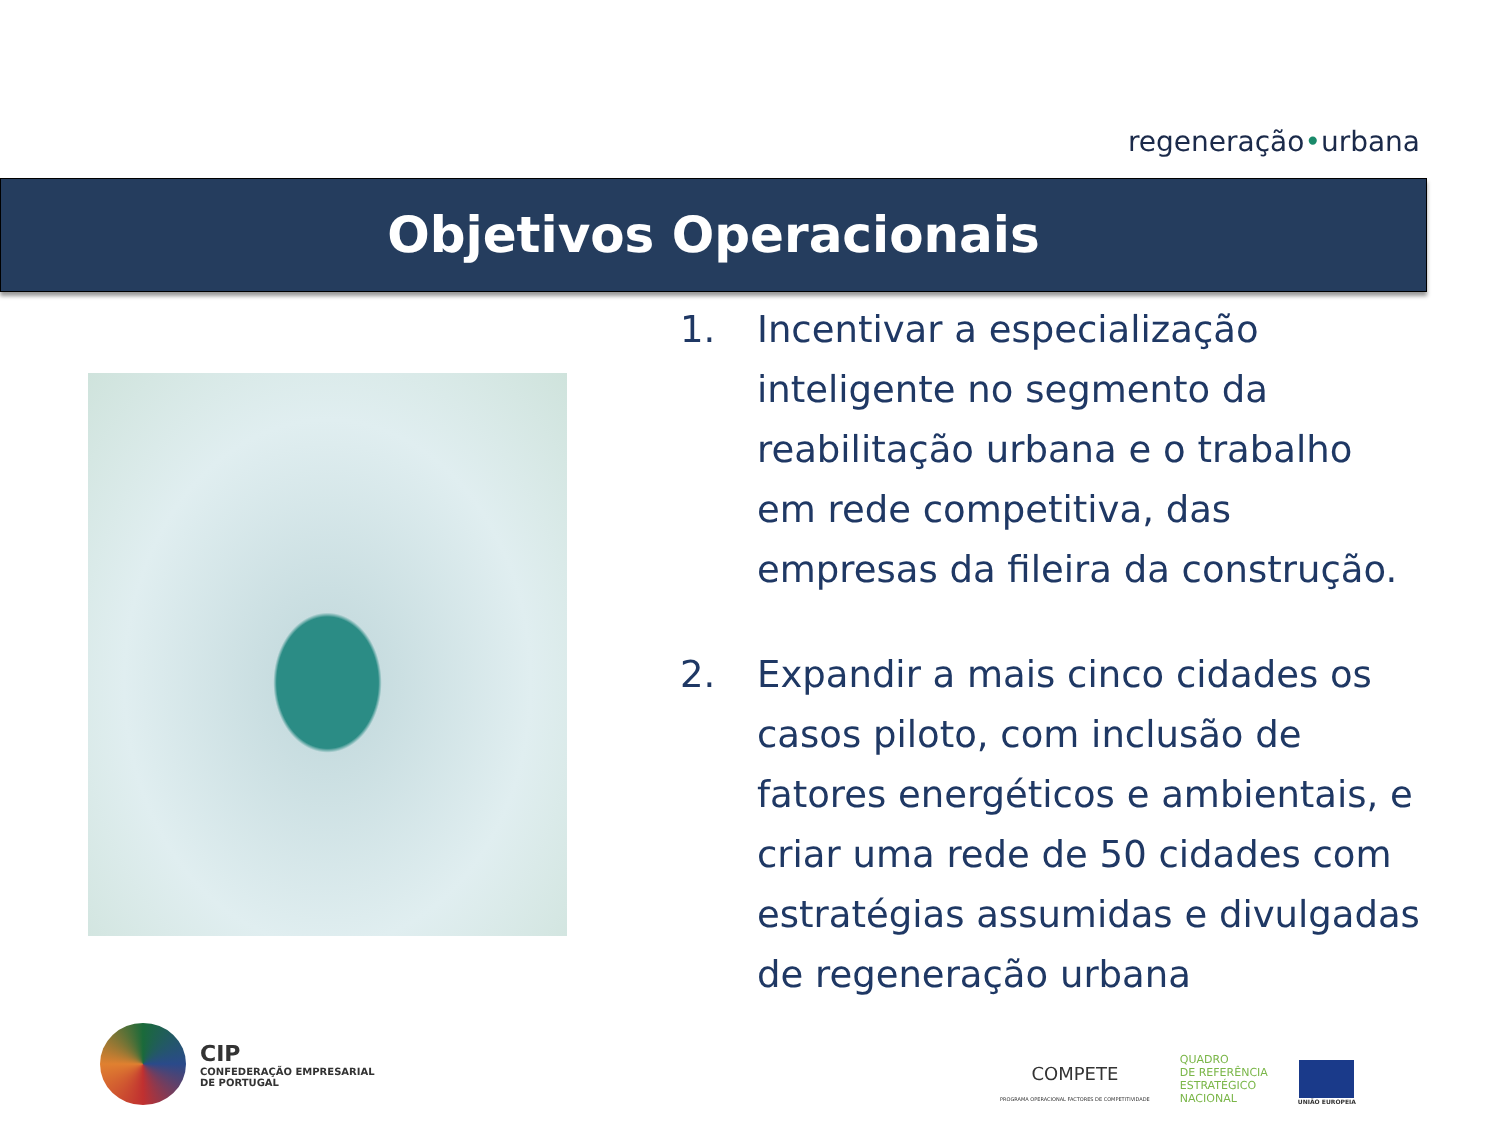regeneração•urbana
Objetivos Operacionais
1. Incentivar a especialização inteligente no segmento da reabilitação urbana e o trabalho em rede competitiva, das empresas da fileira da construção.
2. Expandir a mais cinco cidades os casos piloto, com inclusão de fatores energéticos e ambientais, e criar uma rede de 50 cidades com estratégias assumidas e divulgadas de regeneração urbana
CIP
CONFEDERAÇÃO EMPRESARIAL
DE PORTUGAL
COMPETE
PROGRAMA OPERACIONAL FACTORES DE COMPETITIVIDADE
QUADRO
DE REFERÊNCIA
ESTRATÉGICO
NACIONAL
UNIÃO EUROPEIA